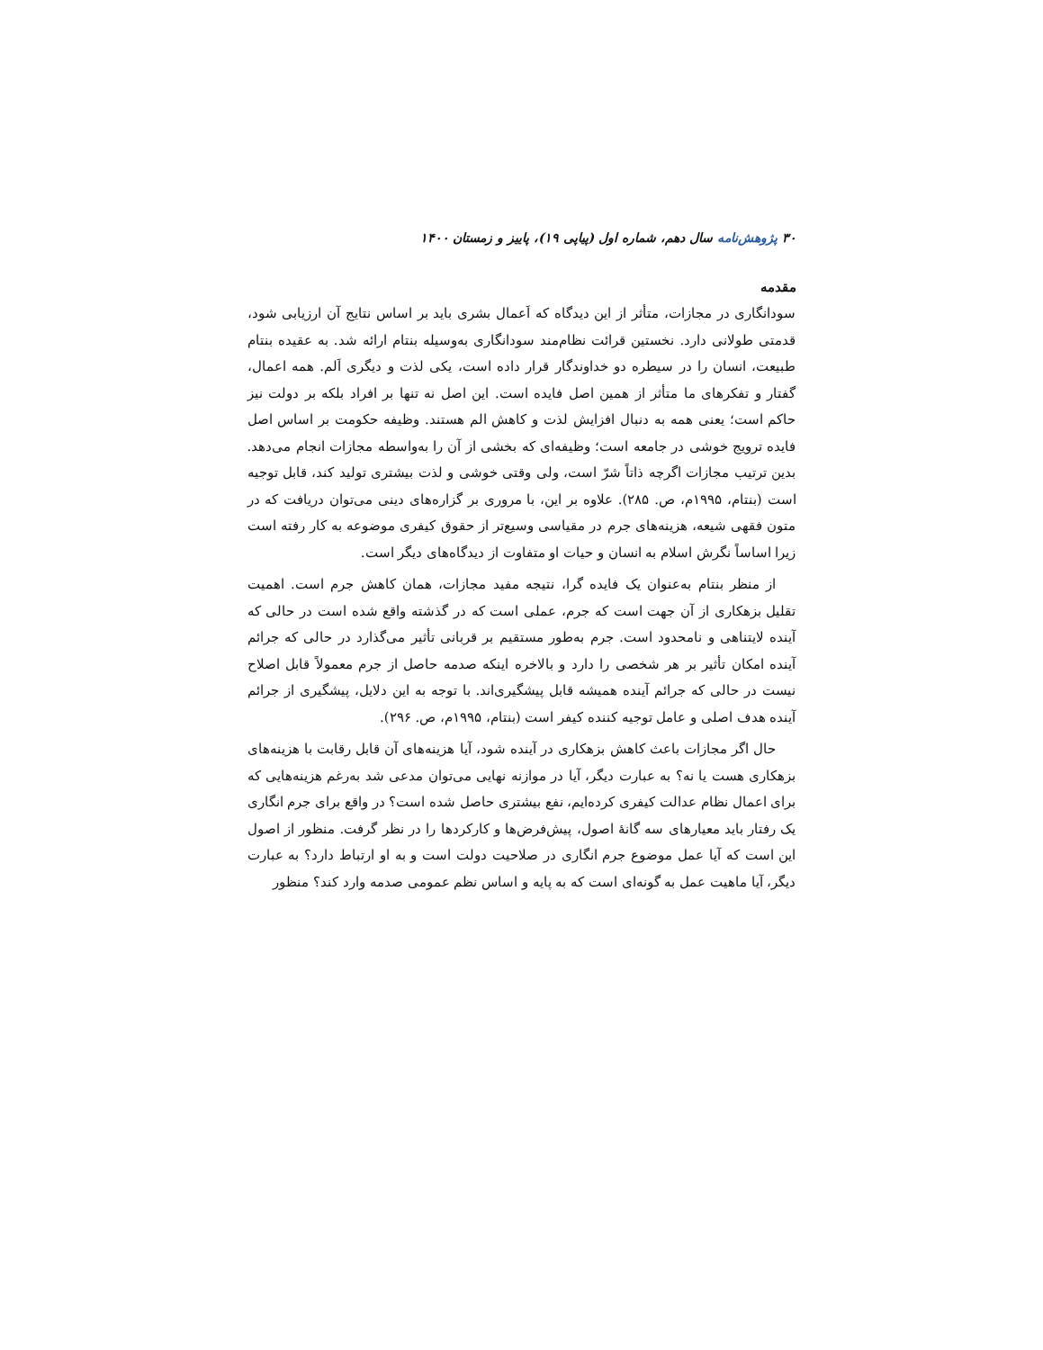۳۰ پژوهش‌نامه سال دهم، شماره اول (پیاپی ۱۹)، پاییز و زمستان ۱۴۰۰
مقدمه
سودانگاری در مجازات، متأثر از این دیدگاه که اَعمال بشری باید بر اساس نتایج آن ارزیابی شود، قدمتی طولانی دارد. نخستین قرائت نظام‌مند سودانگاری به‌وسیله بنتام ارائه شد. به عقیده بنتام طبیعت، انسان را در سیطره دو خداوندگار قرار داده است، یکی لذت و دیگری اَلم. همه اعمال، گفتار و تفکرهای ما متأثر از همین اصل فایده است. این اصل نه تنها بر افراد بلکه بر دولت نیز حاکم است؛ یعنی همه به دنبال افزایش لذت و کاهش الم هستند. وظیفه حکومت بر اساس اصل فایده ترویج خوشی در جامعه است؛ وظیفه‌ای که بخشی از آن را به‌واسطه مجازات انجام می‌دهد. بدین ترتیب مجازات اگرچه ذاتاً شرّ است، ولی وقتی خوشی و لذت بیشتری تولید کند، قابل توجیه است (بنتام، ۱۹۹۵م، ص. ۲۸۵). علاوه بر این، با مروری بر گزاره‌های دینی می‌توان دریافت که در متون فقهی شیعه، هزینه‌های جرم در مقیاسی وسیع‌تر از حقوق کیفری موضوعه به کار رفته است زیرا اساساً نگرش اسلام به انسان و حیات او متفاوت از دیدگاه‌های دیگر است.
از منظر بنتام به‌عنوان یک فایده گرا، نتیجه مفید مجازات، همان کاهش جرم است. اهمیت تقلیل بزهکاری از آن جهت است که جرم، عملی است که در گذشته واقع شده است در حالی که آینده لایتناهی و نامحدود است. جرم به‌طور مستقیم بر قربانی تأثیر می‌گذارد در حالی که جرائم آینده امکان تأثیر بر هر شخصی را دارد و بالاخره اینکه صدمه حاصل از جرم معمولاً قابل اصلاح نیست در حالی که جرائم آینده همیشه قابل پیشگیری‌اند. با توجه به این دلایل، پیشگیری از جرائم آینده هدف اصلی و عامل توجیه کننده کیفر است (بنتام، ۱۹۹۵م، ص. ۲۹۶).
حال اگر مجازات باعث کاهش بزهکاری در آینده شود، آیا هزینه‌های آن قابل رقابت با هزینه‌های بزهکاری هست یا نه؟ به عبارت دیگر، آیا در موازنه نهایی می‌توان مدعی شد به‌رغم هزینه‌هایی که برای اعمال نظام عدالت کیفری کرده‌ایم، نفع بیشتری حاصل شده است؟ در واقع برای جرم انگاری یک رفتار باید معیارهای سه گانهٔ اصول، پیش‌فرض‌ها و کارکردها را در نظر گرفت. منظور از اصول این است که آیا عمل موضوع جرم انگاری در صلاحیت دولت است و به او ارتباط دارد؟ به عبارت دیگر، آیا ماهیت عمل به گونه‌ای است که به پایه و اساس نظم عمومی صدمه وارد کند؟ منظور